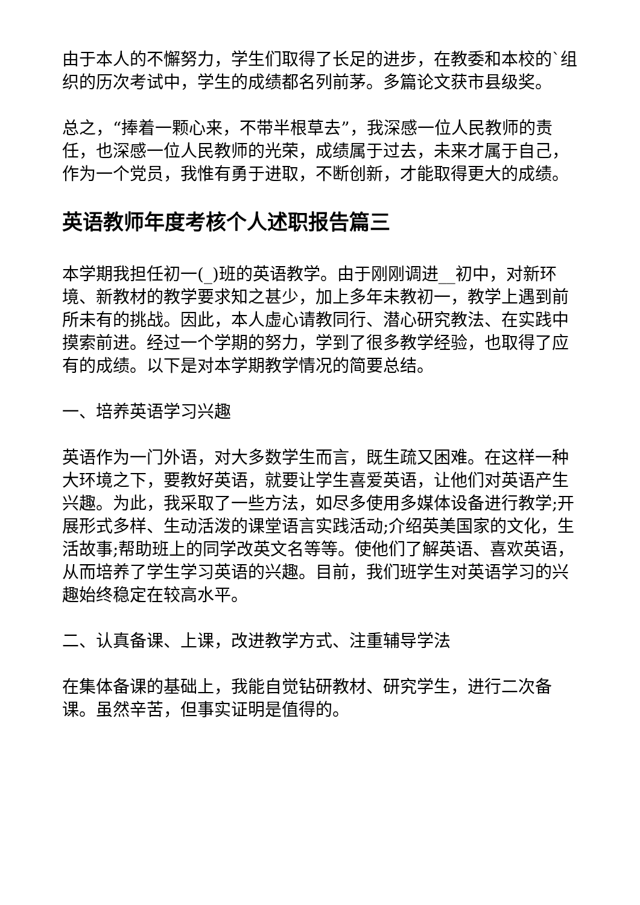由于本人的不懈努力，学生们取得了长足的进步，在教委和本校的`组织的历次考试中，学生的成绩都名列前茅。多篇论文获市县级奖。
总之，“捧着一颗心来，不带半根草去”，我深感一位人民教师的责任，也深感一位人民教师的光荣，成绩属于过去，未来才属于自己，作为一个党员，我惟有勇于进取，不断创新，才能取得更大的成绩。
英语教师年度考核个人述职报告篇三
本学期我担任初一(_)班的英语教学。由于刚刚调进__初中，对新环境、新教材的教学要求知之甚少，加上多年未教初一，教学上遇到前所未有的挑战。因此，本人虚心请教同行、潜心研究教法、在实践中摸索前进。经过一个学期的努力，学到了很多教学经验，也取得了应有的成绩。以下是对本学期教学情况的简要总结。
一、培养英语学习兴趣
英语作为一门外语，对大多数学生而言，既生疏又困难。在这样一种大环境之下，要教好英语，就要让学生喜爱英语，让他们对英语产生兴趣。为此，我采取了一些方法，如尽多使用多媒体设备进行教学;开展形式多样、生动活泼的课堂语言实践活动;介绍英美国家的文化，生活故事;帮助班上的同学改英文名等等。使他们了解英语、喜欢英语，从而培养了学生学习英语的兴趣。目前，我们班学生对英语学习的兴趣始终稳定在较高水平。
二、认真备课、上课，改进教学方式、注重辅导学法
在集体备课的基础上，我能自觉钻研教材、研究学生，进行二次备课。虽然辛苦，但事实证明是值得的。